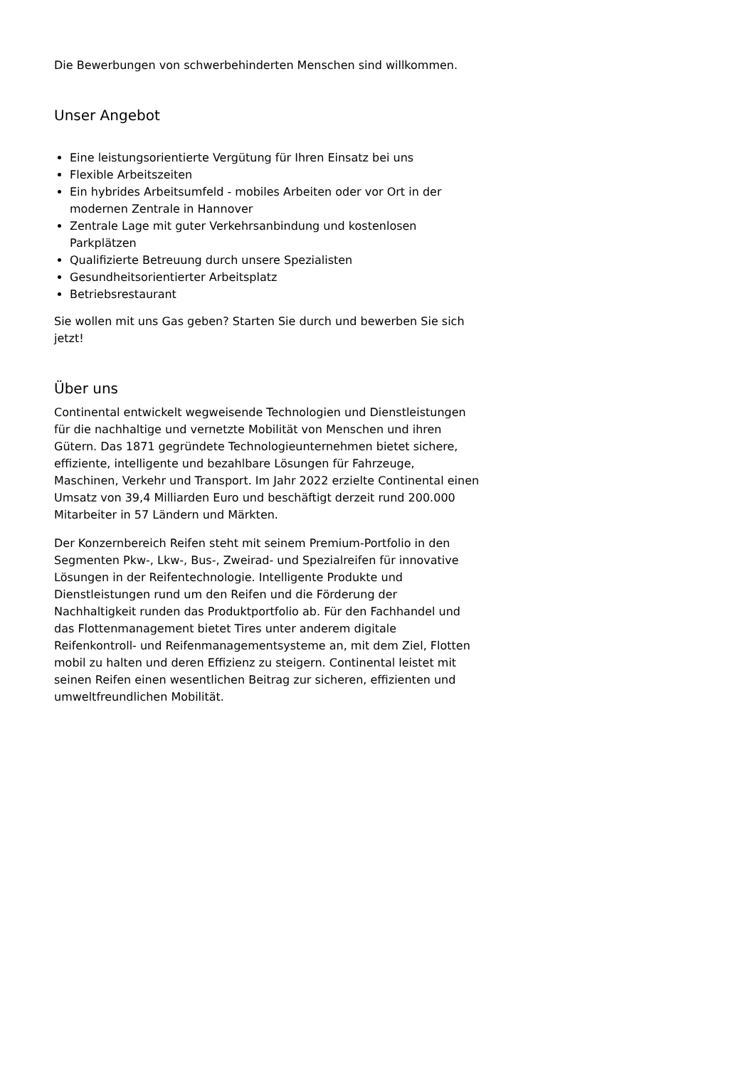Die Bewerbungen von schwerbehinderten Menschen sind willkommen.
Unser Angebot
Eine leistungsorientierte Vergütung für Ihren Einsatz bei uns
Flexible Arbeitszeiten
Ein hybrides Arbeitsumfeld - mobiles Arbeiten oder vor Ort in der modernen Zentrale in Hannover
Zentrale Lage mit guter Verkehrsanbindung und kostenlosen Parkplätzen
Qualifizierte Betreuung durch unsere Spezialisten
Gesundheitsorientierter Arbeitsplatz
Betriebsrestaurant
Sie wollen mit uns Gas geben? Starten Sie durch und bewerben Sie sich jetzt!
Über uns
Continental entwickelt wegweisende Technologien und Dienstleistungen für die nachhaltige und vernetzte Mobilität von Menschen und ihren Gütern. Das 1871 gegründete Technologieunternehmen bietet sichere, effiziente, intelligente und bezahlbare Lösungen für Fahrzeuge, Maschinen, Verkehr und Transport. Im Jahr 2022 erzielte Continental einen Umsatz von 39,4 Milliarden Euro und beschäftigt derzeit rund 200.000 Mitarbeiter in 57 Ländern und Märkten.
Der Konzernbereich Reifen steht mit seinem Premium-Portfolio in den Segmenten Pkw-, Lkw-, Bus-, Zweirad- und Spezialreifen für innovative Lösungen in der Reifentechnologie. Intelligente Produkte und Dienstleistungen rund um den Reifen und die Förderung der Nachhaltigkeit runden das Produktportfolio ab. Für den Fachhandel und das Flottenmanagement bietet Tires unter anderem digitale Reifenkontroll- und Reifenmanagementsysteme an, mit dem Ziel, Flotten mobil zu halten und deren Effizienz zu steigern. Continental leistet mit seinen Reifen einen wesentlichen Beitrag zur sicheren, effizienten und umweltfreundlichen Mobilität.